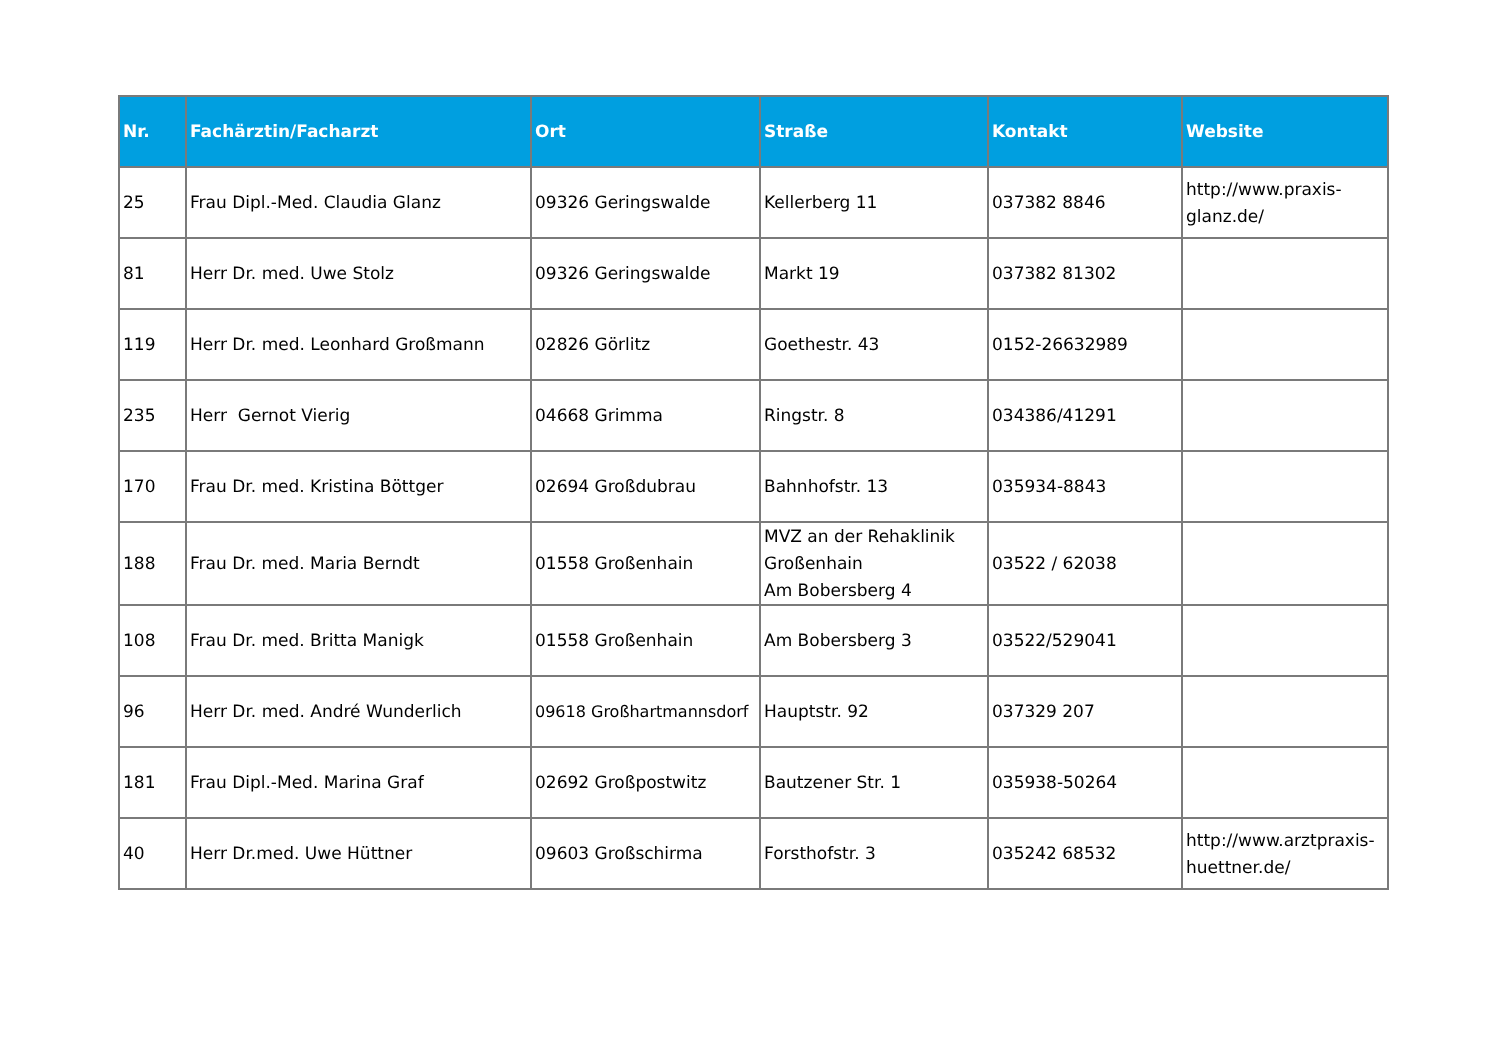| Nr. | Fachärztin/Facharzt | Ort | Straße | Kontakt | Website |
| --- | --- | --- | --- | --- | --- |
| 25 | Frau Dipl.-Med. Claudia Glanz | 09326 Geringswalde | Kellerberg 11 | 037382 8846 | http://www.praxis-glanz.de/ |
| 81 | Herr Dr. med. Uwe Stolz | 09326 Geringswalde | Markt 19 | 037382 81302 | |
| 119 | Herr Dr. med. Leonhard Großmann | 02826 Görlitz | Goethestr. 43 | 0152-26632989 | |
| 235 | Herr Gernot Vierig | 04668 Grimma | Ringstr. 8 | 034386/41291 | |
| 170 | Frau Dr. med. Kristina Böttger | 02694 Großdubrau | Bahnhofstr. 13 | 035934-8843 | |
| 188 | Frau Dr. med. Maria Berndt | 01558 Großenhain | MVZ an der Rehaklinik Großenhain Am Bobersberg 4 | 03522 / 62038 | |
| 108 | Frau Dr. med. Britta Manigk | 01558 Großenhain | Am Bobersberg 3 | 03522/529041 | |
| 96 | Herr Dr. med. André Wunderlich | 09618 Großhartmannsdorf | Hauptstr. 92 | 037329 207 | |
| 181 | Frau Dipl.-Med. Marina Graf | 02692 Großpostwitz | Bautzener Str. 1 | 035938-50264 | |
| 40 | Herr Dr.med. Uwe Hüttner | 09603 Großschirma | Forsthofstr. 3 | 035242 68532 | http://www.arztpraxis-huettner.de/ |